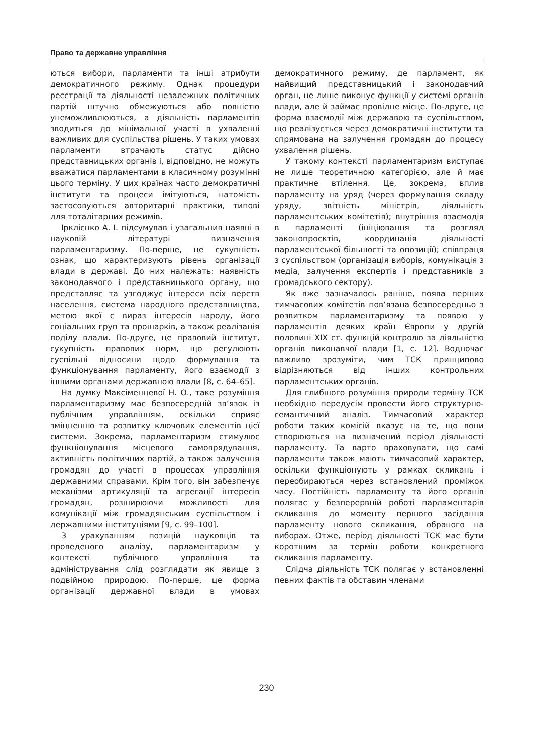Право та державне управління
ються вибори, парламенти та інші атрибути демократичного режиму. Однак процедури реєстрації та діяльності незалежних політичних партій штучно обмежуються або повністю унеможливлюються, а діяльність парламентів зводиться до мінімальної участі в ухваленні важливих для суспільства рішень. У таких умовах парламенти втрачають статус дійсно представницьких органів і, відповідно, не можуть вважатися парламентами в класичному розумінні цього терміну. У цих країнах часто демократичні інститути та процеси імітуються, натомість застосовуються авторитарні практики, типові для тоталітарних режимів.
Ірклієнко А. І. підсумував і узагальнив наявні в науковій літературі визначення парламентаризму. По-перше, це сукупність ознак, що характеризують рівень організації влади в державі. До них належать: наявність законодавчого і представницького органу, що представляє та узгоджує інтереси всіх верств населення, система народного представництва, метою якої є вираз інтересів народу, його соціальних груп та прошарків, а також реалізація поділу влади. По-друге, це правовий інститут, сукупність правових норм, що регулюють суспільні відносини щодо формування та функціонування парламенту, його взаємодії з іншими органами державною влади [8, с. 64–65].
На думку Максіменцевої Н. О., таке розуміння парламентаризму має безпосередній зв’язок із публічним управлінням, оскільки сприяє зміцненню та розвитку ключових елементів цієї системи. Зокрема, парламентаризм стимулює функціонування місцевого самоврядування, активність політичних партій, а також залучення громадян до участі в процесах управління державними справами. Крім того, він забезпечує механізми артикуляції та агрегації інтересів громадян, розширюючи можливості для комунікації між громадянським суспільством і державними інституціями [9, с. 99–100].
З урахуванням позицій науковців та проведеного аналізу, парламентаризм у контексті публічного управління та адміністрування слід розглядати як явище з подвійною природою. По-перше, це форма організації державної влади в умовах демократичного режиму, де парламент, як найвищий представницький і законодавчий орган, не лише виконує функції у системі органів влади, але й займає провідне місце. По-друге, це форма взаємодії між державою та суспільством, що реалізується через демократичні інститути та спрямована на залучення громадян до процесу ухвалення рішень.
У такому контексті парламентаризм виступає не лише теоретичною категорією, але й має практичне втілення. Це, зокрема, вплив парламенту на уряд (через формування складу уряду, звітність міністрів, діяльність парламентських комітетів); внутрішня взаємодія в парламенті (ініціювання та розгляд законопроєктів, координація діяльності парламентської більшості та опозиції); співпраця з суспільством (організація виборів, комунікація з медіа, залучення експертів і представників з громадського сектору).
Як вже зазначалось раніше, поява перших тимчасових комітетів пов’язана безпосередньо з розвитком парламентаризму та появою у парламентів деяких країн Європи у другій половині XIX ст. функцій контролю за діяльністю органів виконавчої влади [1, с. 12]. Водночас важливо зрозуміти, чим ТСК принципово відрізняються від інших контрольних парламентських органів.
Для глибшого розуміння природи терміну ТСК необхідно передусім провести його структурно-семантичний аналіз. Тимчасовий характер роботи таких комісій вказує на те, що вони створюються на визначений період діяльності парламенту. Та варто враховувати, що самі парламенти також мають тимчасовий характер, оскільки функціонують у рамках скликань і переобираються через встановлений проміжок часу. Постійність парламенту та його органів полягає у безперервній роботі парламентарів скликання до моменту першого засідання парламенту нового скликання, обраного на виборах. Отже, період діяльності ТСК має бути коротшим за термін роботи конкретного скликання парламенту.
Слідча діяльність ТСК полягає у встановленні певних фактів та обставин членами
230